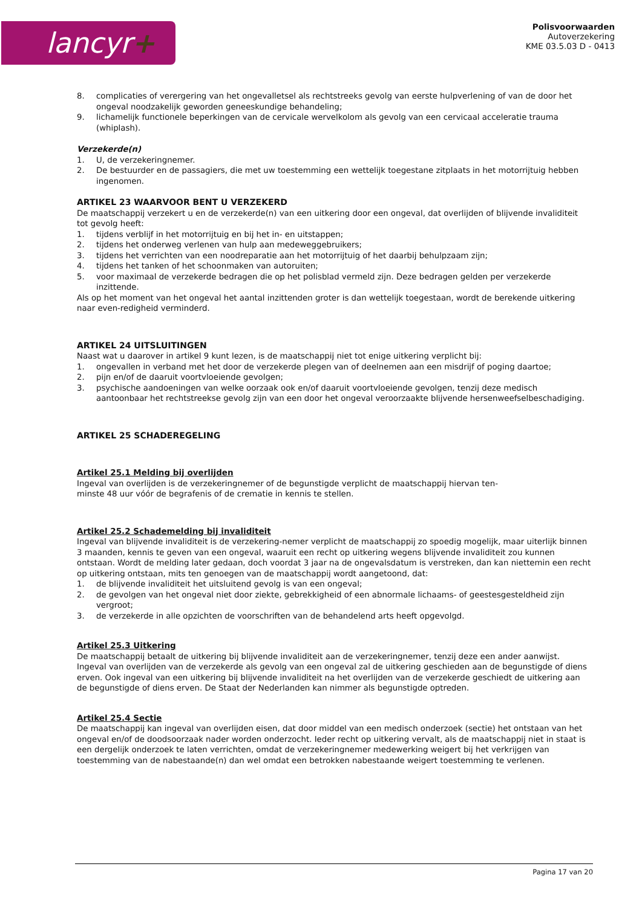lancyr+
Polisvoorwaarden
Autoverzekering
KME 03.5.03 D - 0413
8. complicaties of verergering van het ongevalletsel als rechtstreeks gevolg van eerste hulpverlening of van de door het ongeval noodzakelijk geworden geneeskundige behandeling;
9. lichamelijk functionele beperkingen van de cervicale wervelkolom als gevolg van een cervicaal acceleratie trauma (whiplash).
Verzekerde(n)
1. U, de verzekeringnemer.
2. De bestuurder en de passagiers, die met uw toestemming een wettelijk toegestane zitplaats in het motorrijtuig hebben ingenomen.
ARTIKEL 23 WAARVOOR BENT U VERZEKERD
De maatschappij verzekert u en de verzekerde(n) van een uitkering door een ongeval, dat overlijden of blijvende invaliditeit tot gevolg heeft:
1. tijdens verblijf in het motorrijtuig en bij het in- en uitstappen;
2. tijdens het onderweg verlenen van hulp aan medeweggebruikers;
3. tijdens het verrichten van een noodreparatie aan het motorrijtuig of het daarbij behulpzaam zijn;
4. tijdens het tanken of het schoonmaken van autoruiten;
5. voor maximaal de verzekerde bedragen die op het polisblad vermeld zijn. Deze bedragen gelden per verzekerde inzittende.
Als op het moment van het ongeval het aantal inzittenden groter is dan wettelijk toegestaan, wordt de berekende uitkering naar even-redigheid verminderd.
ARTIKEL 24 UITSLUITINGEN
Naast wat u daarover in artikel 9 kunt lezen, is de maatschappij niet tot enige uitkering verplicht bij:
1. ongevallen in verband met het door de verzekerde plegen van of deelnemen aan een misdrijf of poging daartoe;
2. pijn en/of de daaruit voortvloeiende gevolgen;
3. psychische aandoeningen van welke oorzaak ook en/of daaruit voortvloeiende gevolgen, tenzij deze medisch aantoonbaar het rechtstreekse gevolg zijn van een door het ongeval veroorzaakte blijvende hersenweefselbeschadiging.
ARTIKEL 25 SCHADEREGELING
Artikel 25.1 Melding bij overlijden
Ingeval van overlijden is de verzekeringnemer of de begunstigde verplicht de maatschappij hiervan ten-
minste 48 uur vóór de begrafenis of de crematie in kennis te stellen.
Artikel 25.2 Schademelding bij invaliditeit
Ingeval van blijvende invaliditeit is de verzekering-nemer verplicht de maatschappij zo spoedig mogelijk, maar uiterlijk binnen 3 maanden, kennis te geven van een ongeval, waaruit een recht op uitkering wegens blijvende invaliditeit zou kunnen ontstaan. Wordt de melding later gedaan, doch voordat 3 jaar na de ongevalsdatum is verstreken, dan kan niettemin een recht op uitkering ontstaan, mits ten genoegen van de maatschappij wordt aangetoond, dat:
1. de blijvende invaliditeit het uitsluitend gevolg is van een ongeval;
2. de gevolgen van het ongeval niet door ziekte, gebrekkigheid of een abnormale lichaams- of geestesgesteldheid zijn vergroot;
3. de verzekerde in alle opzichten de voorschriften van de behandelend arts heeft opgevolgd.
Artikel 25.3 Uitkering
De maatschappij betaalt de uitkering bij blijvende invaliditeit aan de verzekeringnemer, tenzij deze een ander aanwijst. Ingeval van overlijden van de verzekerde als gevolg van een ongeval zal de uitkering geschieden aan de begunstigde of diens erven. Ook ingeval van een uitkering bij blijvende invaliditeit na het overlijden van de verzekerde geschiedt de uitkering aan de begunstigde of diens erven. De Staat der Nederlanden kan nimmer als begunstigde optreden.
Artikel 25.4 Sectie
De maatschappij kan ingeval van overlijden eisen, dat door middel van een medisch onderzoek (sectie) het ontstaan van het ongeval en/of de doodsoorzaak nader worden onderzocht. Ieder recht op uitkering vervalt, als de maatschappij niet in staat is een dergelijk onderzoek te laten verrichten, omdat de verzekeringnemer medewerking weigert bij het verkrijgen van toestemming van de nabestaande(n) dan wel omdat een betrokken nabestaande weigert toestemming te verlenen.
Pagina 17 van 20